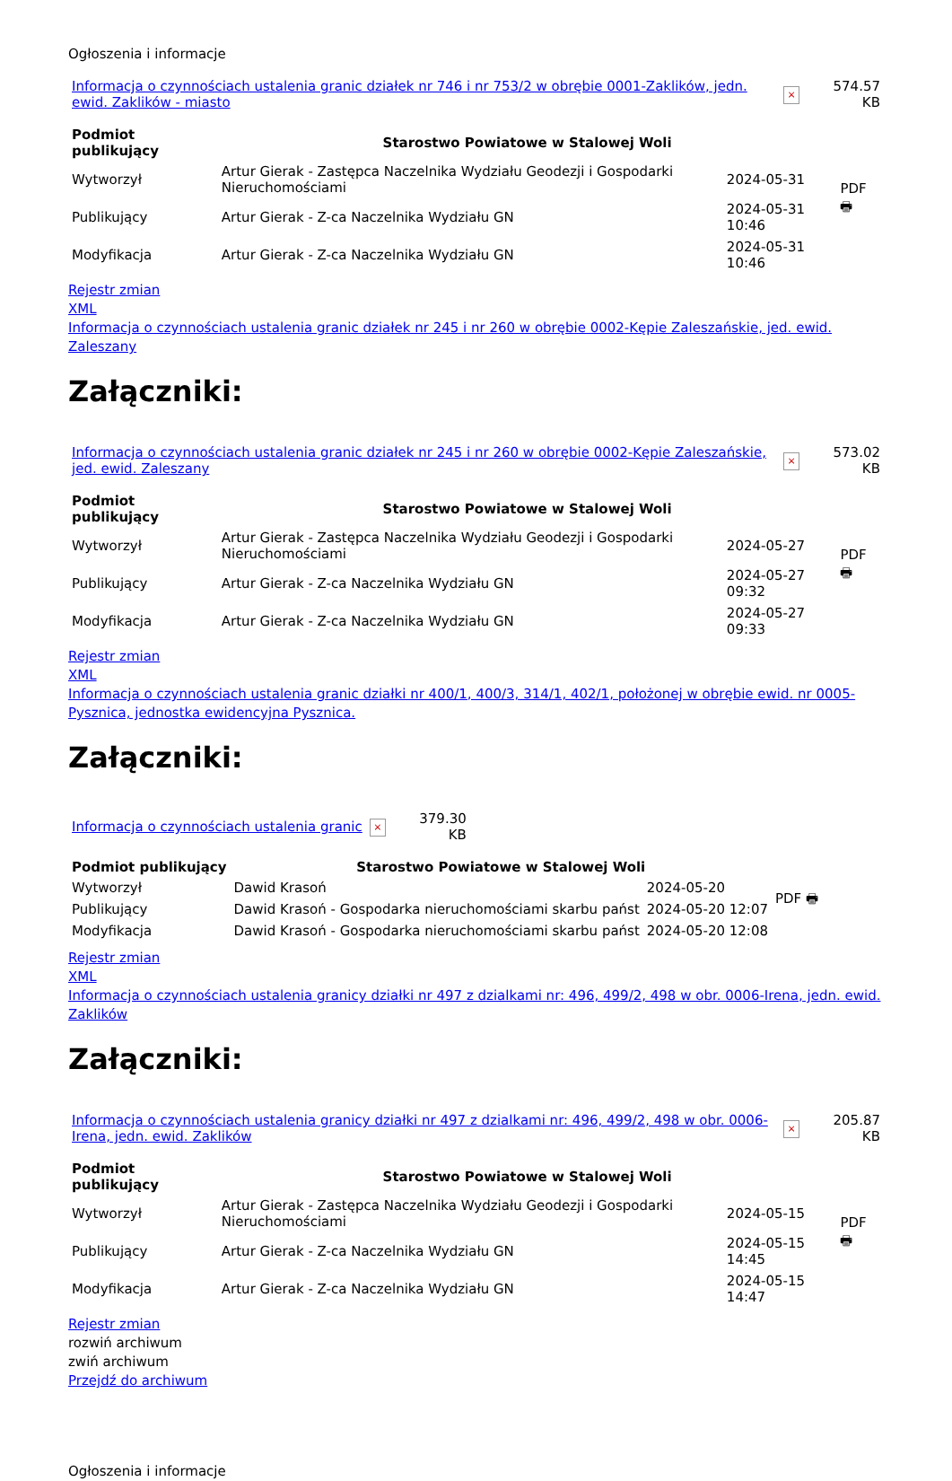Ogłoszenia i informacje
| Informacja o czynnościach ustalenia granic działek nr 746 i nr 753/2 w obrębie 0001-Zaklików, jedn. ewid. Zaklików - miasto | × | 574.57 KB |
| Podmiot publikujący | Starostwo Powiatowe w Stalowej Woli | | PDF 🖶 |
| Wytworzył | Artur Gierak - Zastępca Naczelnika Wydziału Geodezji i Gospodarki Nieruchomościami | 2024-05-31 | |
| Publikujący | Artur Gierak - Z-ca Naczelnika Wydziału GN | 2024-05-31 10:46 | |
| Modyfikacja | Artur Gierak - Z-ca Naczelnika Wydziału GN | 2024-05-31 10:46 | |
Rejestr zmian
XML
Informacja o czynnościach ustalenia granic działek nr 245 i nr 260 w obrębie 0002-Kępie Zaleszańskie, jed. ewid. Zaleszany
Załączniki:
| Informacja o czynnościach ustalenia granic działek nr 245 i nr 260 w obrębie 0002-Kępie Zaleszańskie, jed. ewid. Zaleszany | × | 573.02 KB |
| Podmiot publikujący | Starostwo Powiatowe w Stalowej Woli | | PDF 🖶 |
| Wytworzył | Artur Gierak - Zastępca Naczelnika Wydziału Geodezji i Gospodarki Nieruchomościami | 2024-05-27 | |
| Publikujący | Artur Gierak - Z-ca Naczelnika Wydziału GN | 2024-05-27 09:32 | |
| Modyfikacja | Artur Gierak - Z-ca Naczelnika Wydziału GN | 2024-05-27 09:33 | |
Rejestr zmian
XML
Informacja o czynnościach ustalenia granic działki nr 400/1, 400/3, 314/1, 402/1, położonej w obrębie ewid. nr 0005-Pysznica, jednostka ewidencyjna Pysznica.
Załączniki:
| Informacja o czynnościach ustalenia granic | × | 379.30 KB |
| Podmiot publikujący | Starostwo Powiatowe w Stalowej Woli | | PDF 🖶 |
| Wytworzył | Dawid Krasoń | 2024-05-20 | |
| Publikujący | Dawid Krasoń - Gospodarka nieruchomościami skarbu państ | 2024-05-20 12:07 | |
| Modyfikacja | Dawid Krasoń - Gospodarka nieruchomościami skarbu państ | 2024-05-20 12:08 | |
Rejestr zmian
XML
Informacja o czynnościach ustalenia granicy działki nr 497 z dzialkami nr: 496, 499/2, 498 w obr. 0006-Irena, jedn. ewid. Zaklików
Załączniki:
| Informacja o czynnościach ustalenia granicy działki nr 497 z dzialkami nr: 496, 499/2, 498 w obr. 0006-Irena, jedn. ewid. Zaklików | × | 205.87 KB |
| Podmiot publikujący | Starostwo Powiatowe w Stalowej Woli | | PDF 🖶 |
| Wytworzył | Artur Gierak - Zastępca Naczelnika Wydziału Geodezji i Gospodarki Nieruchomościami | 2024-05-15 | |
| Publikujący | Artur Gierak - Z-ca Naczelnika Wydziału GN | 2024-05-15 14:45 | |
| Modyfikacja | Artur Gierak - Z-ca Naczelnika Wydziału GN | 2024-05-15 14:47 | |
Rejestr zmian
rozwiń archiwum
zwiń archiwum
Przejdź do archiwum
Ogłoszenia i informacje